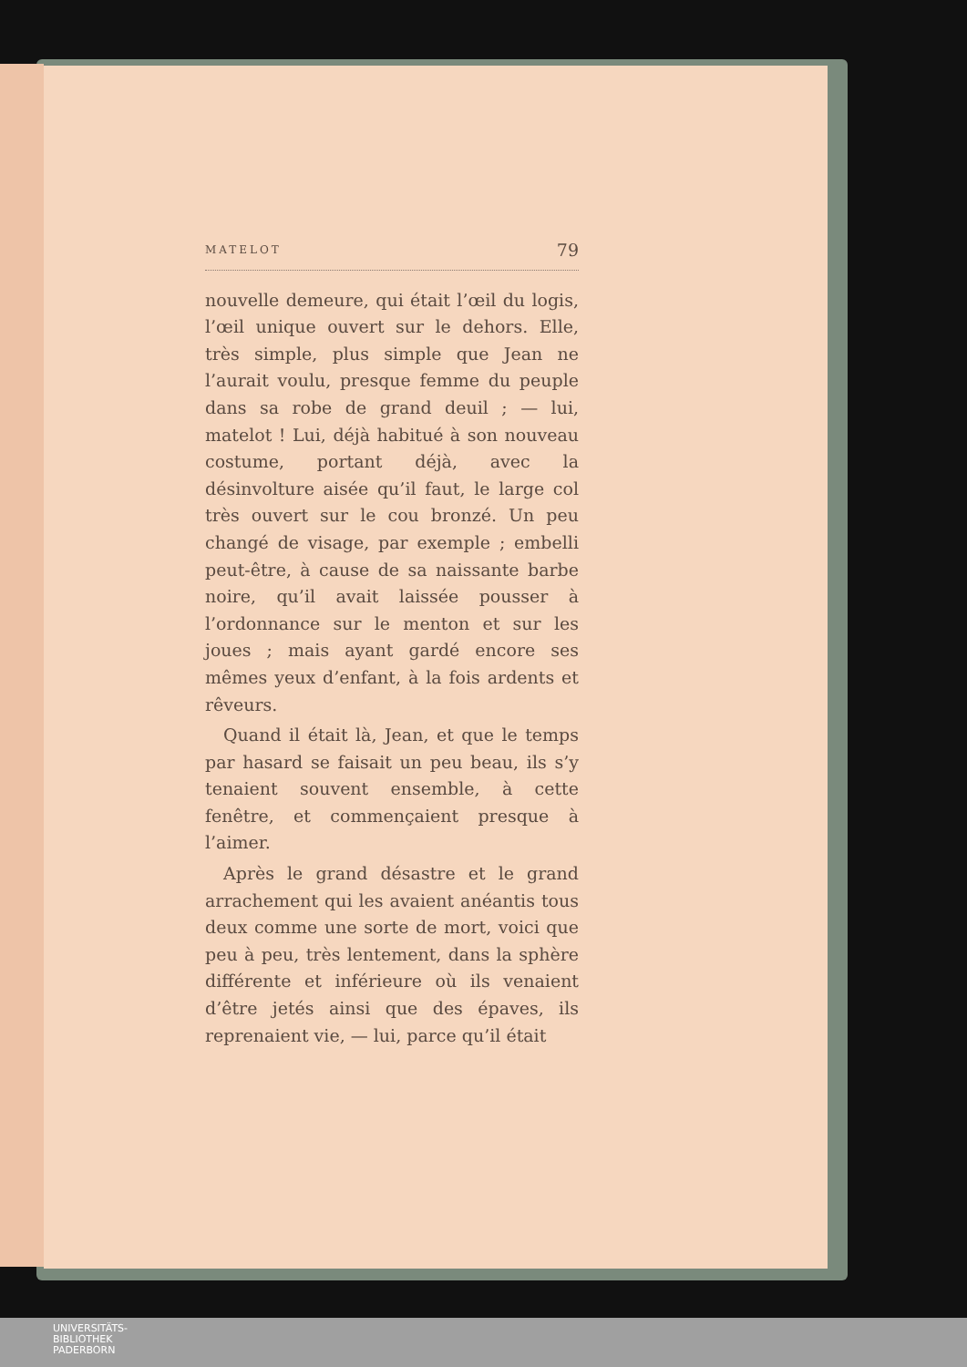MATELOT 79
nouvelle demeure, qui était l’œil du logis, l’œil unique ouvert sur le dehors. Elle, très simple, plus simple que Jean ne l’aurait voulu, presque femme du peuple dans sa robe de grand deuil ; — lui, matelot ! Lui, déjà habitué à son nouveau costume, portant déjà, avec la désinvolture aisée qu’il faut, le large col très ouvert sur le cou bronzé. Un peu changé de visage, par exemple ; embelli peut-être, à cause de sa naissante barbe noire, qu’il avait laissée pousser à l’ordonnance sur le menton et sur les joues ; mais ayant gardé encore ses mêmes yeux d’enfant, à la fois ardents et rêveurs.
Quand il était là, Jean, et que le temps par hasard se faisait un peu beau, ils s’y tenaient souvent ensemble, à cette fenêtre, et commençaient presque à l’aimer.
Après le grand désastre et le grand arrachement qui les avaient anéantis tous deux comme une sorte de mort, voici que peu à peu, très lentement, dans la sphère différente et inférieure où ils venaient d’être jetés ainsi que des épaves, ils reprenaient vie, — lui, parce qu’il était
UNIVERSITÄTS-
BIBLIOTHEK
PADERBORN